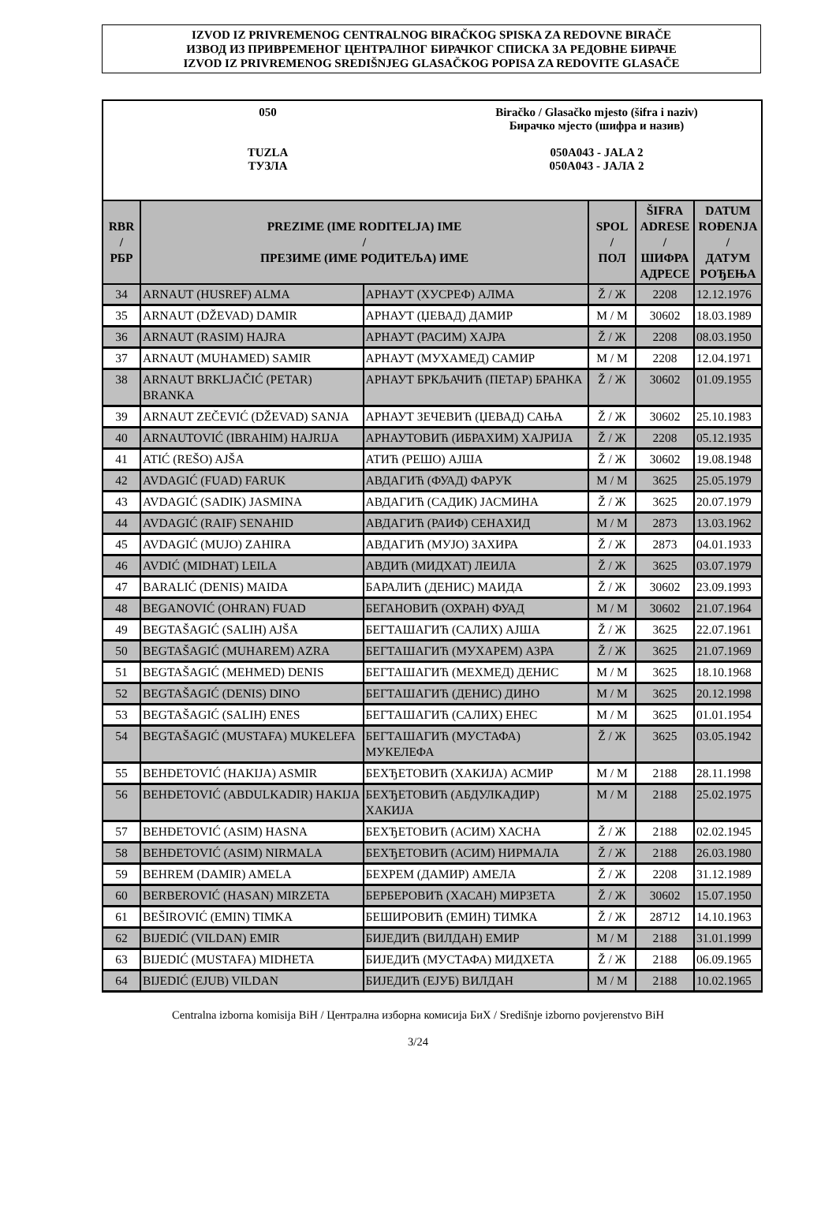IZVOD IZ PRIVREMENOG CENTRALNOG BIRAČKOG SPISKA ZA REDOVNE BIRAČE
ИЗВОД ИЗ ПРИВРЕМЕНОГ ЦЕНТРАЛНОГ БИРАЧКОГ СПИСКА ЗА РЕДОВНЕ БИРАЧЕ
IZVOD IZ PRIVREMENOG SREDIŠNJEG GLASAČKOG POPISA ZA REDOVITE GLASAČE
050
TUZLA
ТУЗЛА
Biračko / Glasačko mjesto (šifra i naziv)
Бирачко мјесто (шифра и назив)
050A043 - JALA 2
050A043 - ЈАЛА 2
| RBR / РБР | PREZIME (IME RODITELJA) IME / ПРЕЗИМЕ (ИМЕ РОДИТЕЉА) ИМЕ | | SPOL / ПОЛ | ŠIFRA ADRESE / ШИФРА АДРЕСЕ | DATUM ROĐENJA / ДАТУМ РОЂЕЊА |
| --- | --- | --- | --- | --- | --- |
| 34 | ARNAUT (HUSREF) ALMA | АРНАУТ (ХУСРЕФ) АЛМА | Ž / Ж | 2208 | 12.12.1976 |
| 35 | ARNAUT (DŽEVAD) DAMIR | АРНАУТ (ЏЕВАД) ДАМИР | M / М | 30602 | 18.03.1989 |
| 36 | ARNAUT (RASIM) HAJRA | АРНАУТ (РАСИМ) ХАЈРА | Ž / Ж | 2208 | 08.03.1950 |
| 37 | ARNAUT (MUHAMED) SAMIR | АРНАУТ (МУХАМЕД) САМИР | M / М | 2208 | 12.04.1971 |
| 38 | ARNAUT BRKLJAČIĆ (PETAR) BRANKA | АРНАУТ БРКЉАЧИЋ (ПЕТАР) БРАНКА | Ž / Ж | 30602 | 01.09.1955 |
| 39 | ARNAUT ZEČEVIĆ (DŽEVAD) SANJA | АРНАУТ ЗЕЧЕВИЋ (ЏЕВАД) САЊА | Ž / Ж | 30602 | 25.10.1983 |
| 40 | ARNAUTOVIĆ (IBRAHIM) HAJRIJA | АРНАУТОВИЋ (ИБРАХИМ) ХАЈРИЈА | Ž / Ж | 2208 | 05.12.1935 |
| 41 | ATIĆ (REŠO) AJŠA | АТИЋ (РЕШО) АЈША | Ž / Ж | 30602 | 19.08.1948 |
| 42 | AVDAGIĆ (FUAD) FARUK | АВДАГИЋ (ФУАД) ФАРУК | M / М | 3625 | 25.05.1979 |
| 43 | AVDAGIĆ (SADIK) JASMINA | АВДАГИЋ (САДИК) ЈАСМИНА | Ž / Ж | 3625 | 20.07.1979 |
| 44 | AVDAGIĆ (RAIF) SENAHID | АВДАГИЋ (РАИФ) СЕНАХИД | M / М | 2873 | 13.03.1962 |
| 45 | AVDAGIĆ (MUJO) ZAHIRA | АВДАГИЋ (МУЈО) ЗАХИРА | Ž / Ж | 2873 | 04.01.1933 |
| 46 | AVDIĆ (MIDHAT) LEILA | АВДИЋ (МИДХАТ) ЛЕИЛА | Ž / Ж | 3625 | 03.07.1979 |
| 47 | BARALIĆ (DENIS) MAIDA | БАРАЛИЋ (ДЕНИС) МАИДА | Ž / Ж | 30602 | 23.09.1993 |
| 48 | BEGANOVIĆ (OHRAN) FUAD | БЕГАНОВИЋ (ОХРАН) ФУАД | M / М | 30602 | 21.07.1964 |
| 49 | BEGTAŠAGIĆ (SALIH) AJŠA | БЕГТАШАГИЋ (САЛИХ) АЈША | Ž / Ж | 3625 | 22.07.1961 |
| 50 | BEGTAŠAGIĆ (MUHAREM) AZRA | БЕГТАШАГИЋ (МУХАРЕМ) АЗРА | Ž / Ж | 3625 | 21.07.1969 |
| 51 | BEGTAŠAGIĆ (MEHMED) DENIS | БЕГТАШАГИЋ (МЕХМЕД) ДЕНИС | M / М | 3625 | 18.10.1968 |
| 52 | BEGTAŠAGIĆ (DENIS) DINO | БЕГТАШАГИЋ (ДЕНИС) ДИНО | M / М | 3625 | 20.12.1998 |
| 53 | BEGTAŠAGIĆ (SALIH) ENES | БЕГТАШАГИЋ (САЛИХ) ЕНЕС | M / М | 3625 | 01.01.1954 |
| 54 | BEGTAŠAGIĆ (MUSTAFA) MUKELEFA | БЕГТАШАГИЋ (МУСТАФА) МУКЕЛЕФА | Ž / Ж | 3625 | 03.05.1942 |
| 55 | BEHĐETOVIĆ (HAKIJA) ASMIR | БЕХЂЕТОВИЋ (ХАКИЈА) АСМИР | M / М | 2188 | 28.11.1998 |
| 56 | BEHĐETOVIĆ (ABDULKADIR) HAKIJA | БЕХЂЕТОВИЋ (АБДУЛКАДИР) ХАКИЈА | M / М | 2188 | 25.02.1975 |
| 57 | BEHĐETOVIĆ (ASIM) HASNA | БЕХЂЕТОВИЋ (АСИМ) ХАСНА | Ž / Ж | 2188 | 02.02.1945 |
| 58 | BEHĐETOVIĆ (ASIM) NIRMALA | БЕХЂЕТОВИЋ (АСИМ) НИРМАЛА | Ž / Ж | 2188 | 26.03.1980 |
| 59 | BEHREM (DAMIR) AMELA | БЕХРЕМ (ДАМИР) АМЕЛА | Ž / Ж | 2208 | 31.12.1989 |
| 60 | BERBEROVIĆ (HASAN) MIRZETA | БЕРБЕРОВИЋ (ХАСАН) МИРЗЕТА | Ž / Ж | 30602 | 15.07.1950 |
| 61 | BEŠIROVIĆ (EMIN) TIMKA | БЕШИРОВИЋ (ЕМИН) ТИМКА | Ž / Ж | 28712 | 14.10.1963 |
| 62 | BIJEDIĆ (VILDAN) EMIR | БИЈЕДИЋ (ВИЛДАН) ЕМИР | M / М | 2188 | 31.01.1999 |
| 63 | BIJEDIĆ (MUSTAFA) MIDHETA | БИЈЕДИЋ (МУСТАФА) МИДХЕТА | Ž / Ж | 2188 | 06.09.1965 |
| 64 | BIJEDIĆ (EJUB) VILDAN | БИЈЕДИЋ (ЕЈУБ) ВИЛДАН | M / М | 2188 | 10.02.1965 |
Centralna izborna komisija BiH / Централна изборна комисија БиХ / Središnje izborno povjerenstvo BiH
3/24